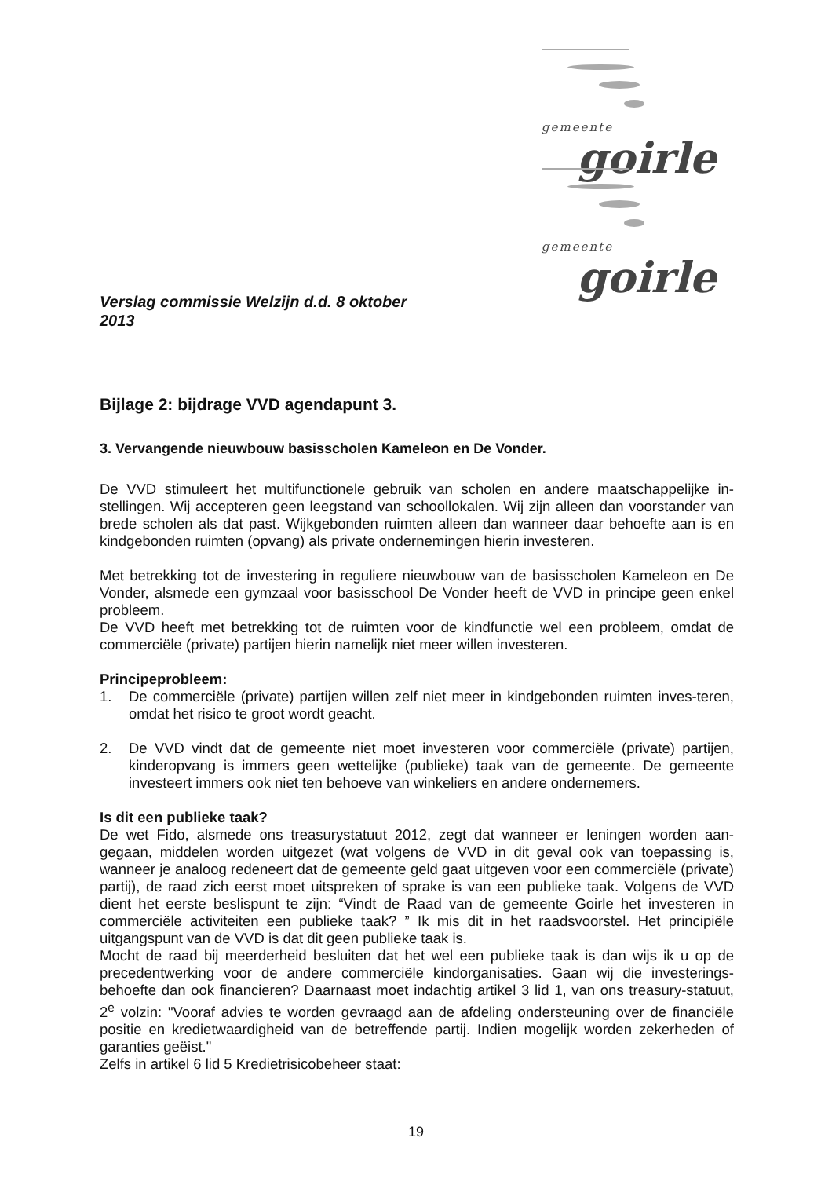gemeente
goirle
gemeente
goirle
Verslag commissie Welzijn d.d. 8 oktober 2013
Bijlage 2: bijdrage VVD agendapunt 3.
3. Vervangende nieuwbouw basisscholen Kameleon en De Vonder.
De VVD stimuleert het multifunctionele gebruik van scholen en andere maatschappelijke in-stellingen. Wij accepteren geen leegstand van schoollokalen. Wij zijn alleen dan voorstander van brede scholen als dat past. Wijkgebonden ruimten alleen dan wanneer daar behoefte aan is en kindgebonden ruimten (opvang) als private ondernemingen hierin investeren.
Met betrekking tot de investering in reguliere nieuwbouw van de basisscholen Kameleon en De Vonder, alsmede een gymzaal voor basisschool De Vonder heeft de VVD in principe geen enkel probleem.
De VVD heeft met betrekking tot de ruimten voor de kindfunctie wel een probleem, omdat de commerciële (private) partijen hierin namelijk niet meer willen investeren.
Principeprobleem:
1. De commerciële (private) partijen willen zelf niet meer in kindgebonden ruimten inves-teren, omdat het risico te groot wordt geacht.
2. De VVD vindt dat de gemeente niet moet investeren voor commerciële (private) partijen, kinderopvang is immers geen wettelijke (publieke) taak van de gemeente. De gemeente investeert immers ook niet ten behoeve van winkeliers en andere ondernemers.
Is dit een publieke taak?
De wet Fido, alsmede ons treasurystatuut 2012, zegt dat wanneer er leningen worden aan-gegaan, middelen worden uitgezet (wat volgens de VVD in dit geval ook van toepassing is, wanneer je analoog redeneert dat de gemeente geld gaat uitgeven voor een commerciële (private) partij), de raad zich eerst moet uitspreken of sprake is van een publieke taak. Volgens de VVD dient het eerste beslispunt te zijn: “Vindt de Raad van de gemeente Goirle het investeren in commerciële activiteiten een publieke taak? ” Ik mis dit in het raadsvoorstel. Het principiële uitgangspunt van de VVD is dat dit geen publieke taak is.
Mocht de raad bij meerderheid besluiten dat het wel een publieke taak is dan wijs ik u op de precedentwerking voor de andere commerciële kindorganisaties. Gaan wij die investerings-behoefte dan ook financieren? Daarnaast moet indachtig artikel 3 lid 1, van ons treasury-statuut, 2<sup>e</sup> volzin: "Vooraf advies te worden gevraagd aan de afdeling ondersteuning over de financiële positie en kredietwaardigheid van de betreffende partij. Indien mogelijk worden zekerheden of garanties geëist."
Zelfs in artikel 6 lid 5 Kredietrisicobeheer staat:
19